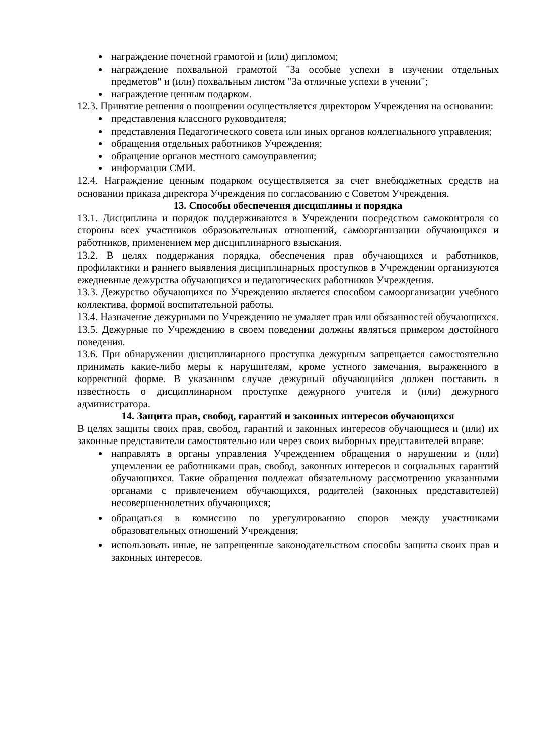награждение почетной грамотой и (или) дипломом;
награждение похвальной грамотой "За особые успехи в изучении отдельных предметов" и (или) похвальным листом "За отличные успехи в учении";
награждение ценным подарком.
12.3. Принятие решения о поощрении осуществляется директором Учреждения на основании:
представления классного руководителя;
представления Педагогического совета или иных органов коллегиального управления;
обращения отдельных работников Учреждения;
обращение органов местного самоуправления;
информации СМИ.
12.4. Награждение ценным подарком осуществляется за счет внебюджетных средств на основании приказа директора Учреждения по согласованию с Советом Учреждения.
13. Способы обеспечения дисциплины и порядка
13.1. Дисциплина и порядок поддерживаются в Учреждении посредством самоконтроля со стороны всех участников образовательных отношений, самоорганизации обучающихся и работников, применением мер дисциплинарного взыскания.
13.2. В целях поддержания порядка, обеспечения прав обучающихся и работников, профилактики и раннего выявления дисциплинарных проступков в Учреждении организуются ежедневные дежурства обучающихся и педагогических работников Учреждения.
13.3. Дежурство обучающихся по Учреждению является способом самоорганизации учебного коллектива, формой воспитательной работы.
13.4. Назначение дежурными по Учреждению не умаляет прав или обязанностей обучающихся.
13.5. Дежурные по Учреждению в своем поведении должны являться примером достойного поведения.
13.6. При обнаружении дисциплинарного проступка дежурным запрещается самостоятельно принимать какие-либо меры к нарушителям, кроме устного замечания, выраженного в корректной форме. В указанном случае дежурный обучающийся должен поставить в известность о дисциплинарном проступке дежурного учителя и (или) дежурного администратора.
14. Защита прав, свобод, гарантий и законных интересов обучающихся
В целях защиты своих прав, свобод, гарантий и законных интересов обучающиеся и (или) их законные представители самостоятельно или через своих выборных представителей вправе:
направлять в органы управления Учреждением обращения о нарушении и (или) ущемлении ее работниками прав, свобод, законных интересов и социальных гарантий обучающихся. Такие обращения подлежат обязательному рассмотрению указанными органами с привлечением обучающихся, родителей (законных представителей) несовершеннолетних обучающихся;
обращаться в комиссию по урегулированию споров между участниками образовательных отношений Учреждения;
использовать иные, не запрещенные законодательством способы защиты своих прав и законных интересов.